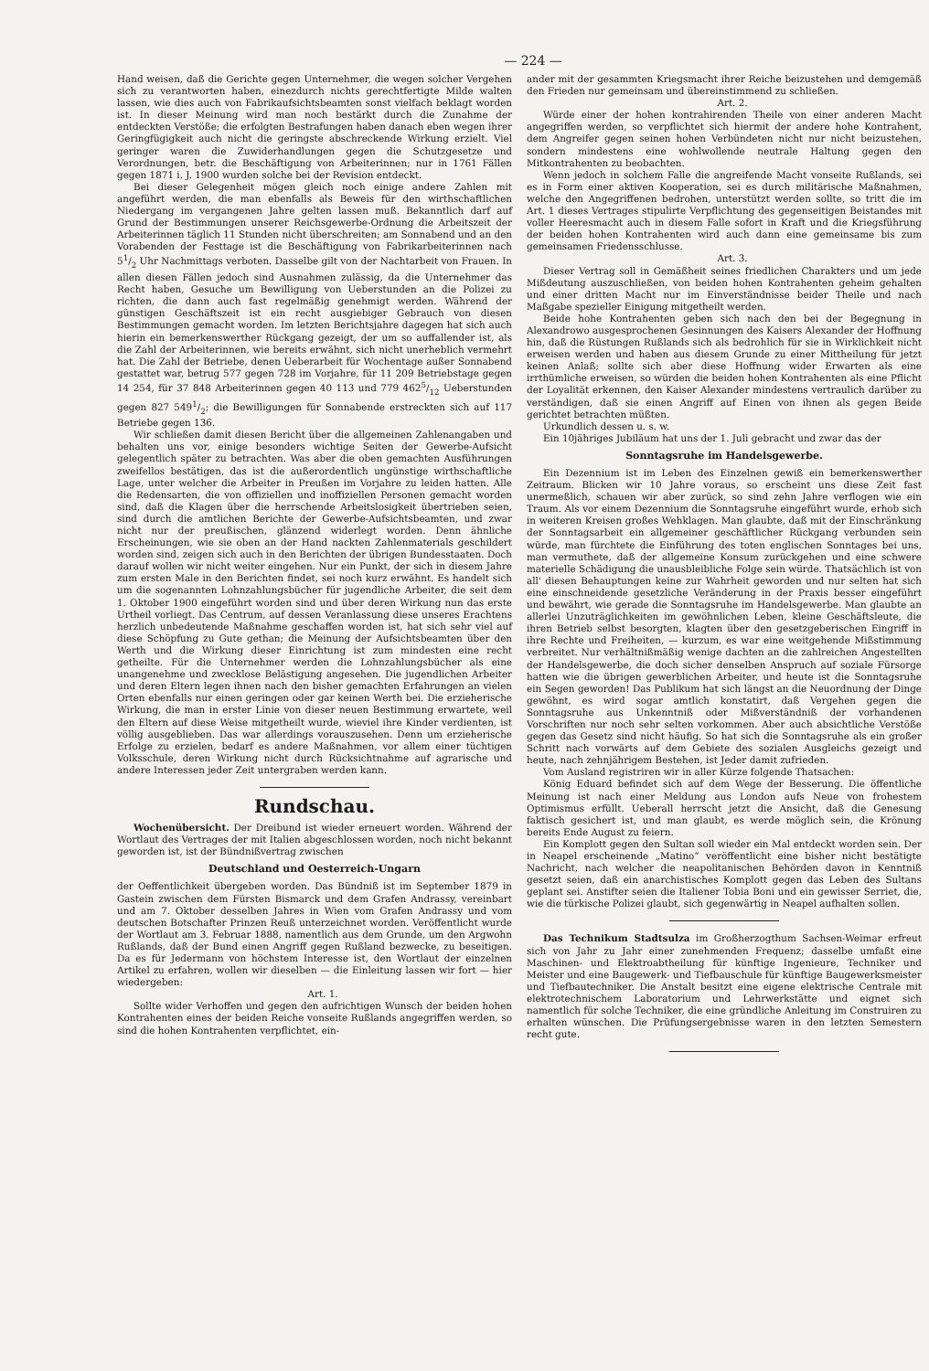— 224 —
Hand weisen, daß die Gerichte gegen Unternehmer, die wegen solcher Vergehen sich zu verantworten haben, einezdurch nichts gerechtfertigte Milde walten lassen, wie dies auch von Fabrikaufsichtsbeamten sonst vielfach beklagt worden ist. In dieser Meinung wird man noch bestärkt durch die Zunahme der entdeckten Verstöße; die erfolgten Bestrafungen haben danach eben wegen ihrer Geringfügigkeit auch nicht die geringste abschreckende Wirkung erzielt. Viel geringer waren die Zuwiderhandlungen gegen die Schutzgesetze und Verordnungen, betr. die Beschäftigung von Arbeiterinnen; nur in 1761 Fällen gegen 1871 i. J. 1900 wurden solche bei der Revision entdeckt.
Bei dieser Gelegenheit mögen gleich noch einige andere Zahlen mit angeführt werden, die man ebenfalls als Beweis für den wirthschaftlichen Niedergang im vergangenen Jahre gelten lassen muß. Bekanntlich darf auf Grund der Bestimmungen unserer Reichsgewerbe-Ordnung die Arbeitszeit der Arbeiterinnen täglich 11 Stunden nicht überschreiten; am Sonnabend und an den Vorabenden der Festtage ist die Beschäftigung von Fabrikarbeiterinnen nach 51/2 Uhr Nachmittags verboten. Dasselbe gilt von der Nachtarbeit von Frauen. In allen diesen Fällen jedoch sind Ausnahmen zulässig, da die Unternehmer das Recht haben, Gesuche um Bewilligung von Ueberstunden an die Polizei zu richten, die dann auch fast regelmäßig genehmigt werden. Während der günstigen Geschäftszeit ist ein recht ausgiebiger Gebrauch von diesen Bestimmungen gemacht worden. Im letzten Berichtsjahre dagegen hat sich auch hierin ein bemerkenswerther Rückgang gezeigt, der um so auffallender ist, als die Zahl der Arbeiterinnen, wie bereits erwähnt, sich nicht unerheblich vermehrt hat. Die Zahl der Betriebe, denen Ueberarbeit für Wochentage außer Sonnabend gestattet war, betrug 577 gegen 728 im Vorjahre, für 11 209 Betriebstage gegen 14 254, für 37 848 Arbeiterinnen gegen 40 113 und 779 4625/12 Ueberstunden gegen 827 5491/2; die Bewilligungen für Sonnabende erstreckten sich auf 117 Betriebe gegen 136.
Wir schließen damit diesen Bericht über die allgemeinen Zahlenangaben und behalten uns vor, einige besonders wichtige Seiten der Gewerbe-Aufsicht gelegentlich später zu betrachten. Was aber die oben gemachten Ausführungen zweifellos bestätigen, das ist die außerordentlich ungünstige wirthschaftliche Lage, unter welcher die Arbeiter in Preußen im Vorjahre zu leiden hatten. Alle die Redensarten, die von offiziellen und inoffiziellen Personen gemacht worden sind, daß die Klagen über die herrschende Arbeitslosigkeit übertrieben seien, sind durch die amtlichen Berichte der Gewerbe-Aufsichtsbeamten, und zwar nicht nur der preußischen, glänzend widerlegt worden. Denn ähnliche Erscheinungen, wie sie oben an der Hand nackten Zahlenmaterials geschildert worden sind, zeigen sich auch in den Berichten der übrigen Bundesstaaten. Doch darauf wollen wir nicht weiter eingehen. Nur ein Punkt, der sich in diesem Jahre zum ersten Male in den Berichten findet, sei noch kurz erwähnt. Es handelt sich um die sogenannten Lohnzahlungsbücher für jugendliche Arbeiter, die seit dem 1. Oktober 1900 eingeführt worden sind und über deren Wirkung nun das erste Urtheil vorliegt. Das Centrum, auf dessen Veranlassung diese unseres Erachtens herzlich unbedeutende Maßnahme geschaffen worden ist, hat sich sehr viel auf diese Schöpfung zu Gute gethan; die Meinung der Aufsichtsbeamten über den Werth und die Wirkung dieser Einrichtung ist zum mindesten eine recht getheilte. Für die Unternehmer werden die Lohnzahlungsbücher als eine unangenehme und zwecklose Belästigung angesehen. Die jugendlichen Arbeiter und deren Eltern legen ihnen nach den bisher gemachten Erfahrungen an vielen Orten ebenfalls nur einen geringen oder gar keinen Werth bei. Die erzieherische Wirkung, die man in erster Linie von dieser neuen Bestimmung erwartete, weil den Eltern auf diese Weise mitgetheilt wurde, wieviel ihre Kinder verdienten, ist völlig ausgeblieben. Das war allerdings vorauszusehen. Denn um erzieherische Erfolge zu erzielen, bedarf es andere Maßnahmen, vor allem einer tüchtigen Volksschule, deren Wirkung nicht durch Rücksichtnahme auf agrarische und andere Interessen jeder Zeit untergraben werden kann.
Rundschau.
Wochenübersicht. Der Dreibund ist wieder erneuert worden. Während der Wortlaut des Vertrages der mit Italien abgeschlossen worden, noch nicht bekannt geworden ist, ist der Bündnißvertrag zwischen
Deutschland und Oesterreich-Ungarn
der Oeffentlichkeit übergeben worden. Das Bündniß ist im September 1879 in Gastein zwischen dem Fürsten Bismarck und dem Grafen Andrassy, vereinbart und am 7. Oktober desselben Jahres in Wien vom Grafen Andrassy und vom deutschen Botschafter Prinzen Reuß unterzeichnet worden. Veröffentlicht wurde der Wortlaut am 3. Februar 1888, namentlich aus dem Grunde, um den Argwohn Rußlands, daß der Bund einen Angriff gegen Rußland bezwecke, zu beseitigen. Da es für Jedermann von höchstem Interesse ist, den Wortlaut der einzelnen Artikel zu erfahren, wollen wir dieselben — die Einleitung lassen wir fort — hier wiedergeben:
Art. 1.
Sollte wider Verhoffen und gegen den aufrichtigen Wunsch der beiden hohen Kontrahenten eines der beiden Reiche vonseite Rußlands angegriffen werden, so sind die hohen Kontrahenten verpflichtet, ein-
ander mit der gesammten Kriegsmacht ihrer Reiche beizustehen und demgemäß den Frieden nur gemeinsam und übereinstimmend zu schließen.
Art. 2.
Würde einer der hohen kontrahirenden Theile von einer anderen Macht angegriffen werden, so verpflichtet sich hiermit der andere hohe Kontrahent, dem Angreifer gegen seinen hohen Verbündeten nicht nur nicht beizustehen, sondern mindestens eine wohlwollende neutrale Haltung gegen den Mitkontrahenten zu beobachten.
Wenn jedoch in solchem Falle die angreifende Macht vonseite Rußlands, sei es in Form einer aktiven Kooperation, sei es durch militärische Maßnahmen, welche den Angegriffenen bedrohen, unterstützt werden sollte, so tritt die im Art. 1 dieses Vertrages stipulirte Verpflichtung des gegenseitigen Beistandes mit voller Heeresmacht auch in diesem Falle sofort in Kraft und die Kriegsführung der beiden hohen Kontrahenten wird auch dann eine gemeinsame bis zum gemeinsamen Friedensschlusse.
Art. 3.
Dieser Vertrag soll in Gemäßheit seines friedlichen Charakters und um jede Mißdeutung auszuschließen, von beiden hohen Kontrahenten geheim gehalten und einer dritten Macht nur im Einverständnisse beider Theile und nach Maßgabe spezieller Einigung mitgetheilt werden.
Beide hohe Kontrahenten geben sich nach den bei der Begegnung in Alexandrowo ausgesprochenen Gesinnungen des Kaisers Alexander der Hoffnung hin, daß die Rüstungen Rußlands sich als bedrohlich für sie in Wirklichkeit nicht erweisen werden und haben aus diesem Grunde zu einer Mittheilung für jetzt keinen Anlaß; sollte sich aber diese Hoffnung wider Erwarten als eine irrthümliche erweisen, so würden die beiden hohen Kontrahenten als eine Pflicht der Loyalität erkennen, den Kaiser Alexander mindestens vertraulich darüber zu verständigen, daß sie einen Angriff auf Einen von ihnen als gegen Beide gerichtet betrachten müßten.
Urkundlich dessen u. s. w.
Ein 10jähriges Jubiläum hat uns der 1. Juli gebracht und zwar das der
Sonntagsruhe im Handelsgewerbe.
Ein Dezennium ist im Leben des Einzelnen gewiß ein bemerkenswerther Zeitraum. Blicken wir 10 Jahre voraus, so erscheint uns diese Zeit fast unermeßlich, schauen wir aber zurück, so sind zehn Jahre verflogen wie ein Traum. Als vor einem Dezennium die Sonntagsruhe eingeführt wurde, erhob sich in weiteren Kreisen großes Wehklagen. Man glaubte, daß mit der Einschränkung der Sonntagsarbeit ein allgemeiner geschäftlicher Rückgang verbunden sein würde, man fürchtete die Einführung des toten englischen Sonntages bei uns, man vermuthete, daß der allgemeine Konsum zurückgehen und eine schwere materielle Schädigung die unausbleibliche Folge sein würde. Thatsächlich ist von all' diesen Behauptungen keine zur Wahrheit geworden und nur selten hat sich eine einschneidende gesetzliche Veränderung in der Praxis besser eingeführt und bewährt, wie gerade die Sonntagsruhe im Handelsgewerbe. Man glaubte an allerlei Unzuträglichkeiten im gewöhnlichen Leben, kleine Geschäftsleute, die ihren Betrieb selbst besorgten, klagten über den gesetzgeberischen Eingriff in ihre Rechte und Freiheiten, — kurzum, es war eine weitgehende Mißstimmung verbreitet. Nur verhältnißmäßig wenige dachten an die zahlreichen Angestellten der Handelsgewerbe, die doch sicher denselben Anspruch auf soziale Fürsorge hatten wie die übrigen gewerblichen Arbeiter, und heute ist die Sonntagsruhe ein Segen geworden! Das Publikum hat sich längst an die Neuordnung der Dinge gewöhnt, es wird sogar amtlich konstatirt, daß Vergehen gegen die Sonntagsruhe aus Unkenntniß oder Mißverständniß der vorhandenen Vorschriften nur noch sehr selten vorkommen. Aber auch absichtliche Verstöße gegen das Gesetz sind nicht häufig. So hat sich die Sonntagsruhe als ein großer Schritt nach vorwärts auf dem Gebiete des sozialen Ausgleichs gezeigt und heute, nach zehnjährigem Bestehen, ist Jeder damit zufrieden.
Vom Ausland registriren wir in aller Kürze folgende Thatsachen:
König Eduard befindet sich auf dem Wege der Besserung. Die öffentliche Meinung ist nach einer Meldung aus London aufs Neue von frohestem Optimismus erfüllt. Ueberall herrscht jetzt die Ansicht, daß die Genesung faktisch gesichert ist, und man glaubt, es werde möglich sein, die Krönung bereits Ende August zu feiern.
Ein Komplott gegen den Sultan soll wieder ein Mal entdeckt worden sein. Der in Neapel erscheinende „Matino“ veröffentlicht eine bisher nicht bestätigte Nachricht, nach welcher die neapolitanischen Behörden davon in Kenntniß gesetzt seien, daß ein anarchistisches Komplott gegen das Leben des Sultans geplant sei. Anstifter seien die Italiener Tobia Boni und ein gewisser Serriet, die, wie die türkische Polizei glaubt, sich gegenwärtig in Neapel aufhalten sollen.
Das Technikum Stadtsulza im Großherzogthum Sachsen-Weimar erfreut sich von Jahr zu Jahr einer zunehmenden Frequenz; dasselbe umfaßt eine Maschinen- und Elektroabtheilung für künftige Ingenieure, Techniker und Meister und eine Baugewerk- und Tiefbauschule für künftige Baugewerksmeister und Tiefbautechniker. Die Anstalt besitzt eine eigene elektrische Centrale mit elektrotechnischem Laboratorium und Lehrwerkstätte und eignet sich namentlich für solche Techniker, die eine gründliche Anleitung im Construiren zu erhalten wünschen. Die Prüfungsergebnisse waren in den letzten Semestern recht gute.